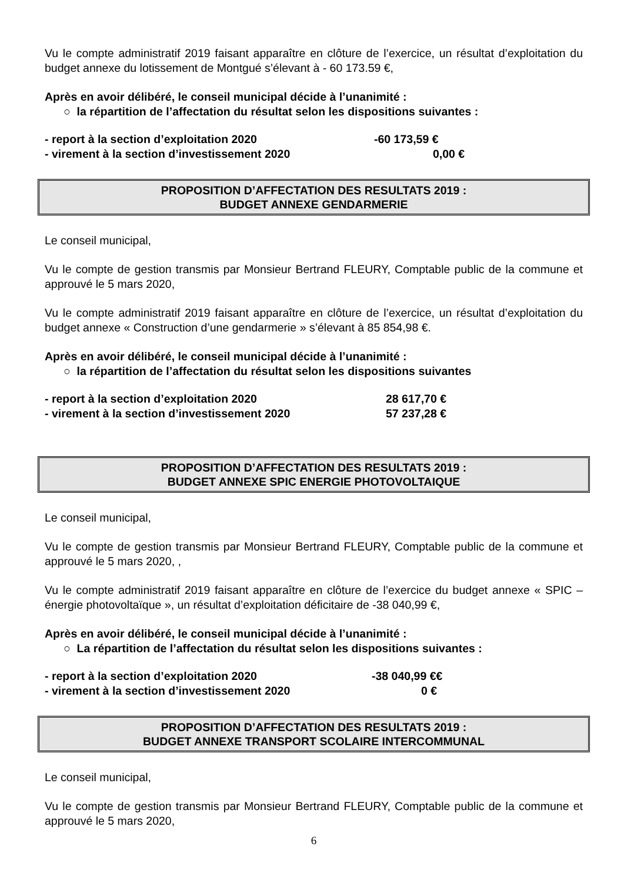Vu le compte administratif 2019 faisant apparaître en clôture de l’exercice, un résultat d’exploitation du budget annexe du lotissement de Montgué s’élevant à - 60 173.59 €,
Après en avoir délibéré, le conseil municipal décide à l’unanimité :
○ la répartition de l’affectation du résultat selon les dispositions suivantes :
- report à la section d’exploitation 2020 -60 173,59 €
- virement à la section d’investissement 2020 0,00 €
PROPOSITION D’AFFECTATION DES RESULTATS 2019 :
BUDGET ANNEXE GENDARMERIE
Le conseil municipal,
Vu le compte de gestion transmis par Monsieur Bertrand FLEURY, Comptable public de la commune et approuvé le 5 mars 2020,
Vu le compte administratif 2019 faisant apparaître en clôture de l’exercice, un résultat d’exploitation du budget annexe « Construction d’une gendarmerie » s’élevant à 85 854,98 €.
Après en avoir délibéré, le conseil municipal décide à l’unanimité :
○ la répartition de l’affectation du résultat selon les dispositions suivantes
- report à la section d’exploitation 2020 28 617,70 €
- virement à la section d’investissement 2020 57 237,28 €
PROPOSITION D’AFFECTATION DES RESULTATS 2019 :
BUDGET ANNEXE SPIC ENERGIE PHOTOVOLTAIQUE
Le conseil municipal,
Vu le compte de gestion transmis par Monsieur Bertrand FLEURY, Comptable public de la commune et approuvé le 5 mars 2020, ,
Vu le compte administratif 2019 faisant apparaître en clôture de l’exercice du budget annexe « SPIC – énergie photovoltaïque », un résultat d’exploitation déficitaire de -38 040,99 €,
Après en avoir délibéré, le conseil municipal décide à l’unanimité :
○ La répartition de l’affectation du résultat selon les dispositions suivantes :
- report à la section d’exploitation 2020 -38 040,99 €€
- virement à la section d’investissement 2020 0 €
PROPOSITION D’AFFECTATION DES RESULTATS 2019 :
BUDGET ANNEXE TRANSPORT SCOLAIRE INTERCOMMUNAL
Le conseil municipal,
Vu le compte de gestion transmis par Monsieur Bertrand FLEURY, Comptable public de la commune et approuvé le 5 mars 2020,
6